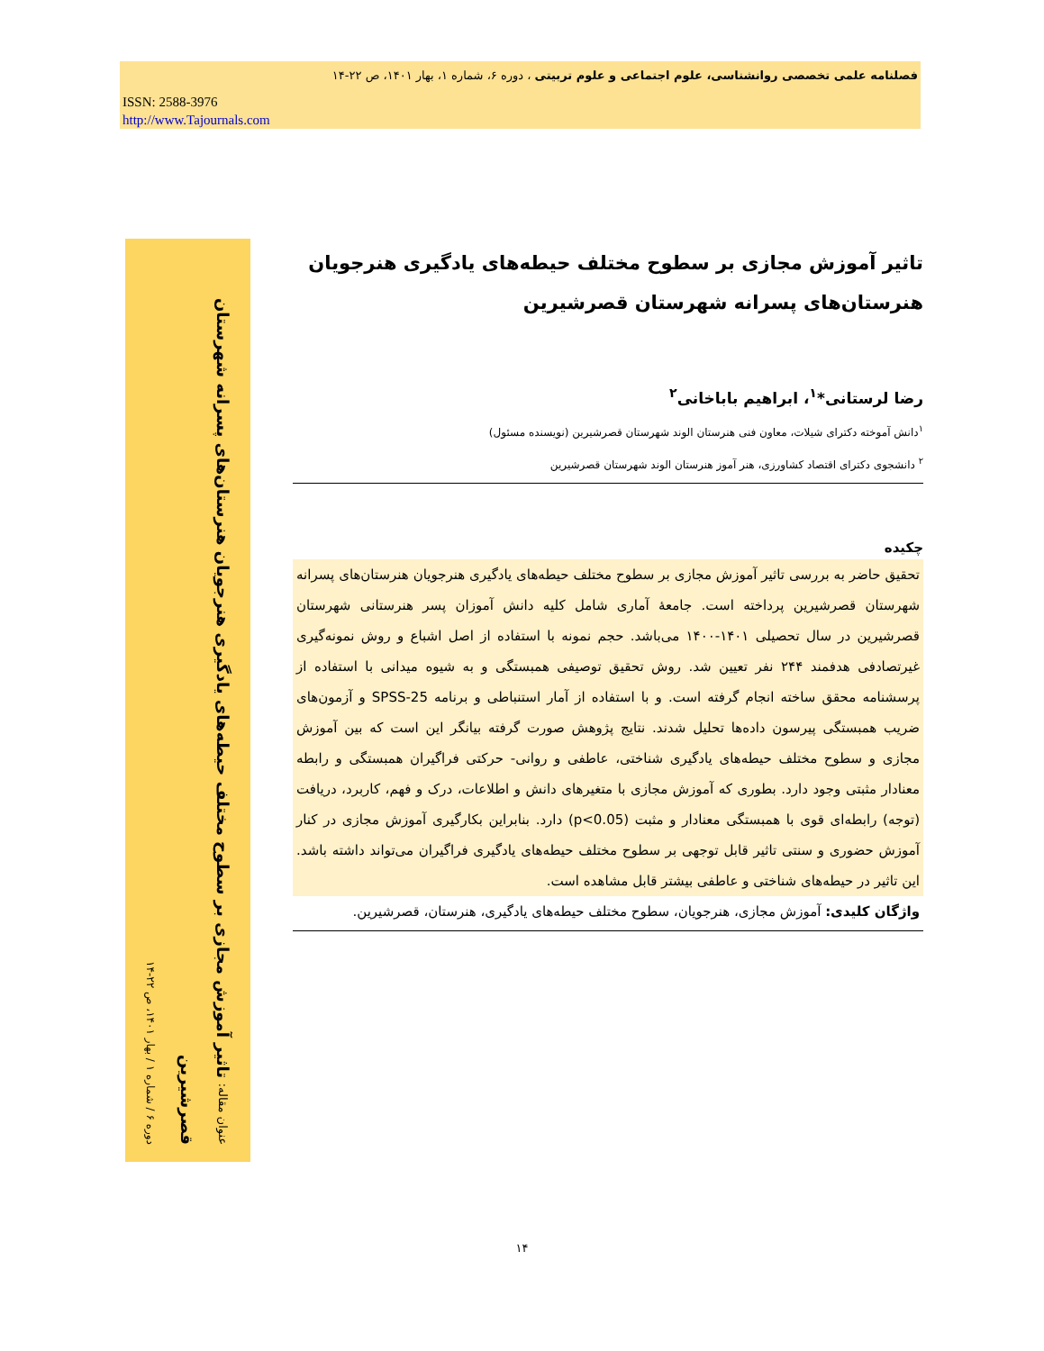فصلنامه علمی تخصصی روانشناسی، علوم اجتماعی و علوم تربیتی ، دوره ۶، شماره ۱، بهار ۱۴۰۱، ص ۲۲-۱۴
ISSN: 2588-3976
http://www.Tajournals.com
عنوان مقاله: تاثیر آموزش مجازی بر سطوح مختلف حیطه‌های یادگیری هنرجویان هنرستان‌های پسرانه شهرستان قصرشیرین
دوره ۶ / شماره ۱ / بهار ۱۴۰۱، ص ۲۲-۱۴
تاثیر آموزش مجازی بر سطوح مختلف حیطه‌های یادگیری هنرجویان
هنرستان‌های پسرانه شهرستان قصرشیرین
رضا لرستانی*<sup>۱</sup>، ابراهیم باباخانی<sup>۲</sup>
<sup>۱</sup> دانش آموخته دکترای شیلات، معاون فنی هنرستان الوند شهرستان قصرشیرین (نویسنده مسئول)
<sup>۲</sup> دانشجوی دکترای اقتصاد کشاورزی، هنر آموز هنرستان الوند شهرستان قصرشیرین
چکیده
تحقیق حاضر به بررسی تاثیر آموزش مجازی بر سطوح مختلف حیطه‌های یادگیری هنرجویان هنرستان‌های پسرانه شهرستان قصرشیرین پرداخته است. جامعهٔ آماری شامل کلیه دانش آموزان پسر هنرستانی شهرستان قصرشیرین در سال تحصیلی ۱۴۰۱-۱۴۰۰ می‌باشد. حجم نمونه با استفاده از اصل اشباع و روش نمونه‌گیری غیرتصادفی هدفمند ۲۴۴ نفر تعیین شد. روش تحقیق توصیفی همبستگی و به شیوه میدانی با استفاده از پرسشنامه محقق ساخته انجام گرفته است. و با استفاده از آمار استنباطی و برنامه SPSS-25 و آزمون‌های ضریب همبستگی پیرسون داده‌ها تحلیل شدند. نتایج پژوهش صورت گرفته بیانگر این است که بین آموزش مجازی و سطوح مختلف حیطه‌های یادگیری شناختی، عاطفی و روانی- حرکتی فراگیران همبستگی و رابطه معنادار مثبتی وجود دارد. بطوری که آموزش مجازی با متغیرهای دانش و اطلاعات، درک و فهم، کاربرد، دریافت (توجه) رابطه‌ای قوی با همبستگی معنادار و مثبت (p<0.05) دارد. بنابراین بکارگیری آموزش مجازی در کنار آموزش حضوری و سنتی تاثیر قابل توجهی بر سطوح مختلف حیطه‌های یادگیری فراگیران می‌تواند داشته باشد. این تاثیر در حیطه‌های شناختی و عاطفی بیشتر قابل مشاهده است.
واژگان کلیدی: آموزش مجازی، هنرجویان، سطوح مختلف حیطه‌های یادگیری، هنرستان، قصرشیرین.
۱۴